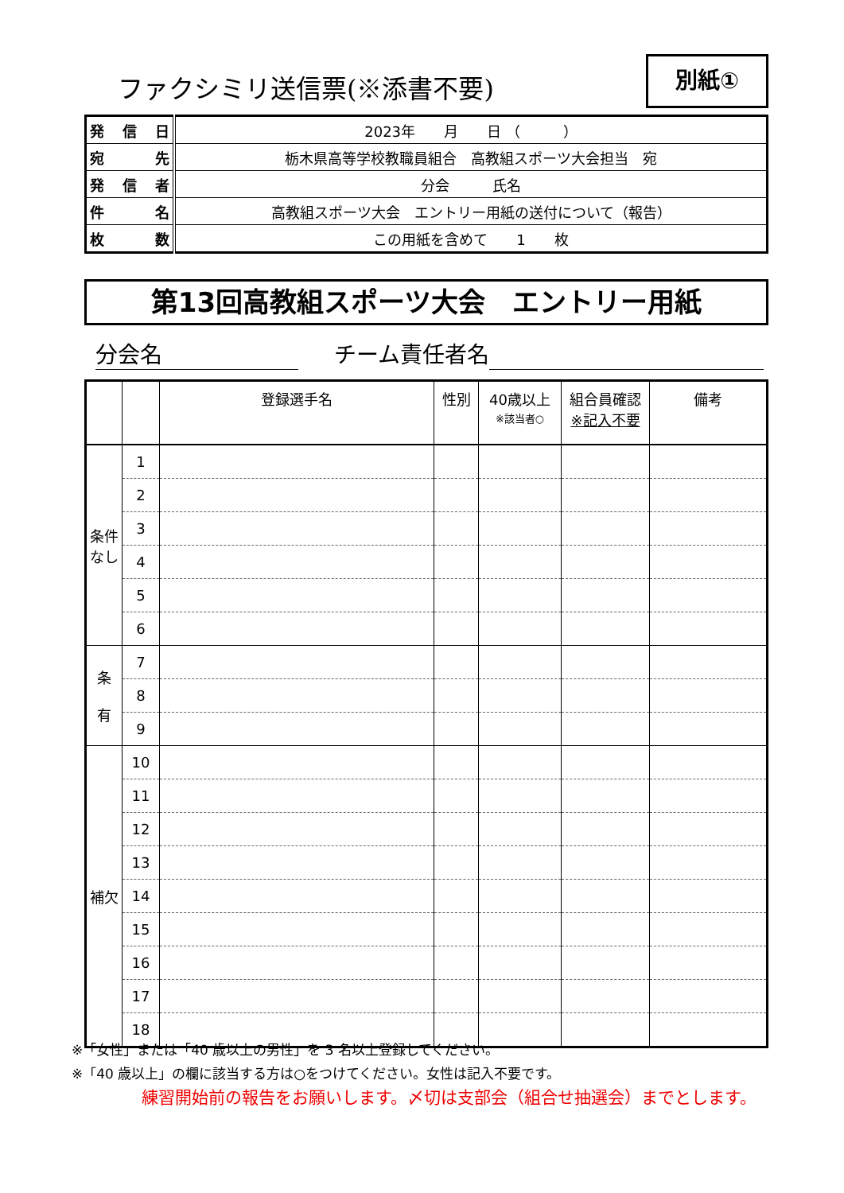ファクシミリ送信票(※添書不要)
別紙①
| 発信日 | 2023年 月 日 （ ） |
| 宛先 | 栃木県高等学校教職員組合 高教組スポーツ大会担当 宛 |
| 発信者 | 分会 氏名 |
| 件名 | 高教組スポーツ大会 エントリー用紙の送付について（報告） |
| 枚数 | この用紙を含めて 1 枚 |
第13回高教組スポーツ大会　エントリー用紙
分会名 チーム責任者名
| | | 登録選手名 | 性別 | 40歳以上 ※該当者○ | 組合員確認 ※記入不要 | 備考 |
| --- | --- | --- | --- | --- | --- | --- |
| 条件 なし | 1 | | | | | |
| | 2 | | | | | |
| | 3 | | | | | |
| | 4 | | | | | |
| | 5 | | | | | |
| | 6 | | | | | |
| 条 有 | 7 | | | | | |
| | 8 | | | | | |
| | 9 | | | | | |
| 補欠 | 10 | | | | | |
| | 11 | | | | | |
| | 12 | | | | | |
| | 13 | | | | | |
| | 14 | | | | | |
| | 15 | | | | | |
| | 16 | | | | | |
| | 17 | | | | | |
| | 18 | | | | | |
※「女性」または「40 歳以上の男性」を 3 名以上登録してください。
※「40 歳以上」の欄に該当する方は○をつけてください。女性は記入不要です。
練習開始前の報告をお願いします。〆切は支部会（組合せ抽選会）までとします。